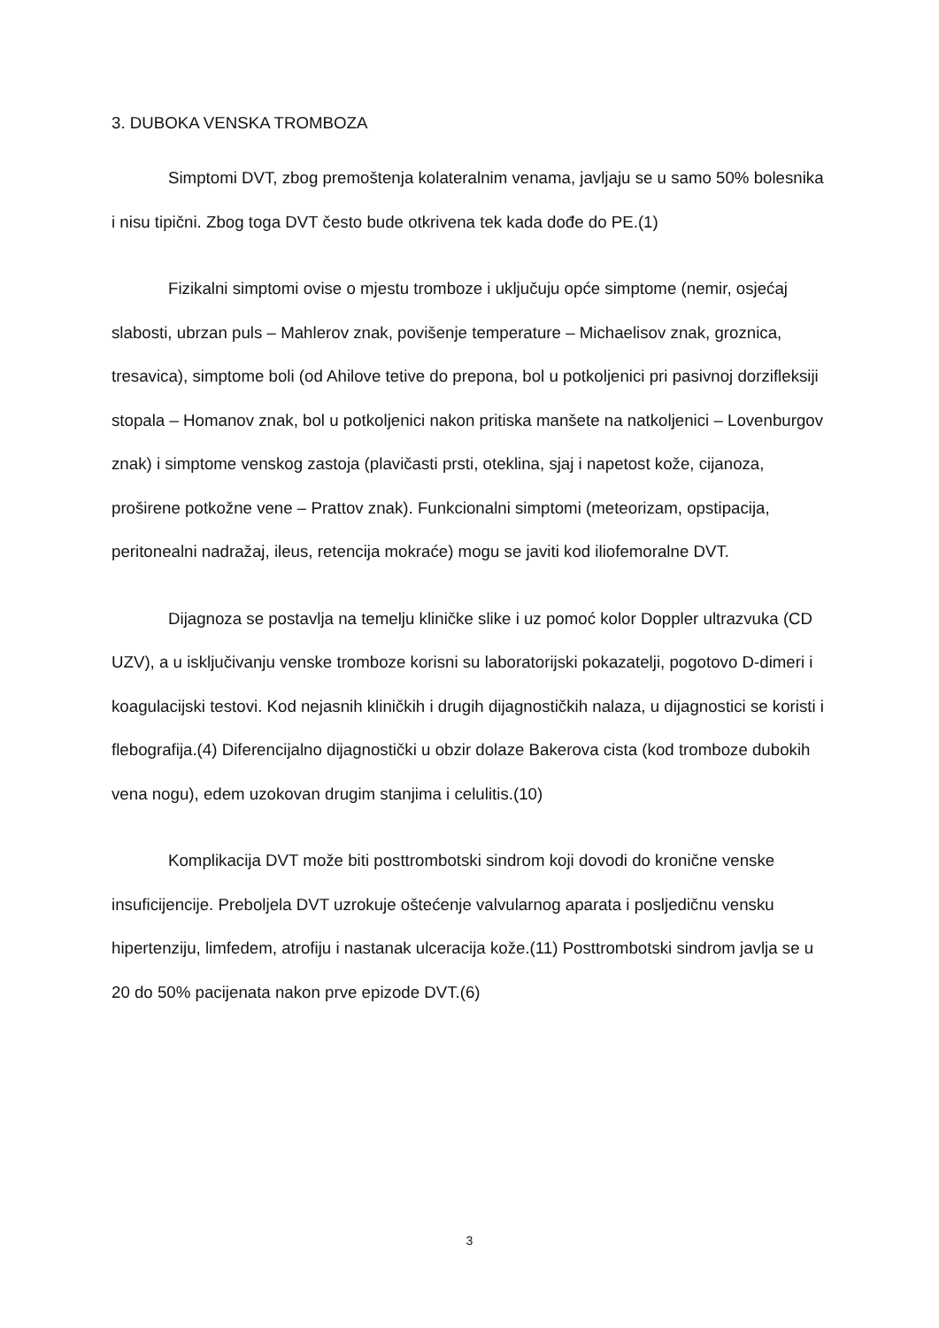3. DUBOKA VENSKA TROMBOZA
Simptomi DVT, zbog premoštenja kolateralnim venama, javljaju se u samo 50% bolesnika i nisu tipični. Zbog toga DVT često bude otkrivena tek kada dođe do PE.(1)
Fizikalni simptomi ovise o mjestu tromboze i uključuju opće simptome (nemir, osjećaj slabosti, ubrzan puls – Mahlerov znak, povišenje temperature – Michaelisov znak, groznica, tresavica), simptome boli (od Ahilove tetive do prepona, bol u potkoljenici pri pasivnoj dorzifleksiji stopala – Homanov znak, bol u potkoljenici nakon pritiska manšete na natkoljenici – Lovenburgov znak) i simptome venskog zastoja (plavičasti prsti, oteklina, sjaj i napetost kože, cijanoza, proširene potkožne vene – Prattov znak). Funkcionalni simptomi (meteorizam, opstipacija, peritonealni nadražaj, ileus, retencija mokraće) mogu se javiti kod iliofemoralne DVT.
Dijagnoza se postavlja na temelju kliničke slike i uz pomoć kolor Doppler ultrazvuka (CD UZV), a u isključivanju venske tromboze korisni su laboratorijski pokazatelji, pogotovo D-dimeri i koagulacijski testovi. Kod nejasnih kliničkih i drugih dijagnostičkih nalaza, u dijagnostici se koristi i flebografija.(4) Diferencijalno dijagnostički u obzir dolaze Bakerova cista (kod tromboze dubokih vena nogu), edem uzokovan drugim stanjima i celulitis.(10)
Komplikacija DVT može biti posttrombotski sindrom koji dovodi do kronične venske insuficijencije. Preboljela DVT uzrokuje oštećenje valvularnog aparata i posljedičnu vensku hipertenziju, limfedem, atrofiju i nastanak ulceracija kože.(11) Posttrombotski sindrom javlja se u 20 do 50% pacijenata nakon prve epizode DVT.(6)
3